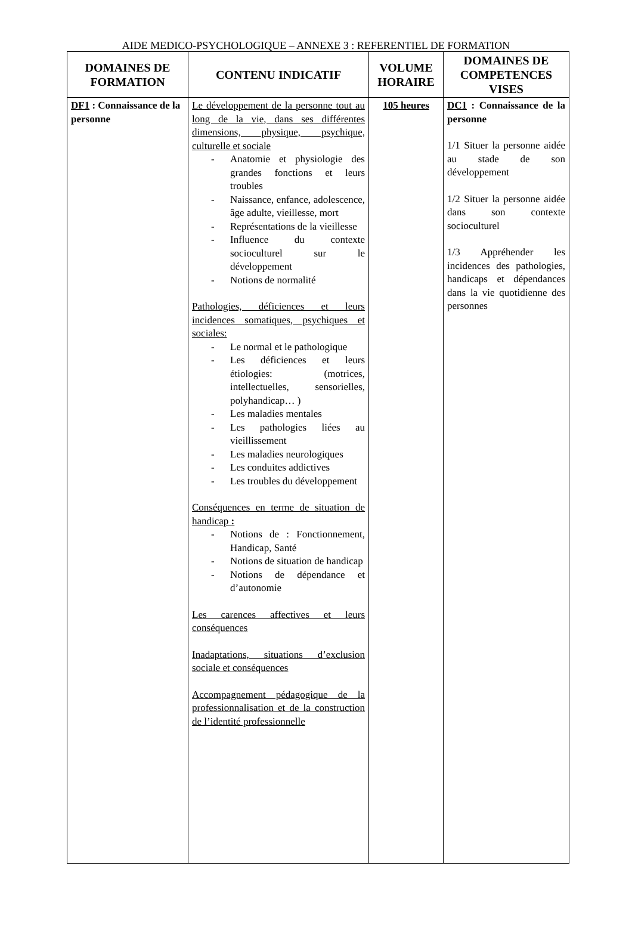AIDE MEDICO-PSYCHOLOGIQUE – ANNEXE 3 : REFERENTIEL DE FORMATION
| DOMAINES DE FORMATION | CONTENU INDICATIF | VOLUME HORAIRE | DOMAINES DE COMPETENCES VISES |
| --- | --- | --- | --- |
| DF1 : Connaissance de la personne | Le développement de la personne tout au long de la vie, dans ses différentes dimensions, physique, psychique, culturelle et sociale - Anatomie et physiologie des grandes fonctions et leurs troubles - Naissance, enfance, adolescence, âge adulte, vieillesse, mort - Représentations de la vieillesse - Influence du contexte socioculturel sur le développement - Notions de normalité Pathologies, déficiences et leurs incidences somatiques, psychiques et sociales: - Le normal et le pathologique - Les déficiences et leurs étiologies: (motrices, intellectuelles, sensorielles, polyhandicap… ) - Les maladies mentales - Les pathologies liées au vieillissement - Les maladies neurologiques - Les conduites addictives - Les troubles du développement Conséquences en terme de situation de handicap : - Notions de : Fonctionnement, Handicap, Santé - Notions de situation de handicap - Notions de dépendance et d’autonomie Les carences affectives et leurs conséquences Inadaptations, situations d’exclusion sociale et conséquences Accompagnement pédagogique de la professionnalisation et de la construction de l’identité professionnelle | 105 heures | DC1 : Connaissance de la personne 1/1 Situer la personne aidée au stade de son développement 1/2 Situer la personne aidée dans son contexte socioculturel 1/3 Appréhender les incidences des pathologies, handicaps et dépendances dans la vie quotidienne des personnes |